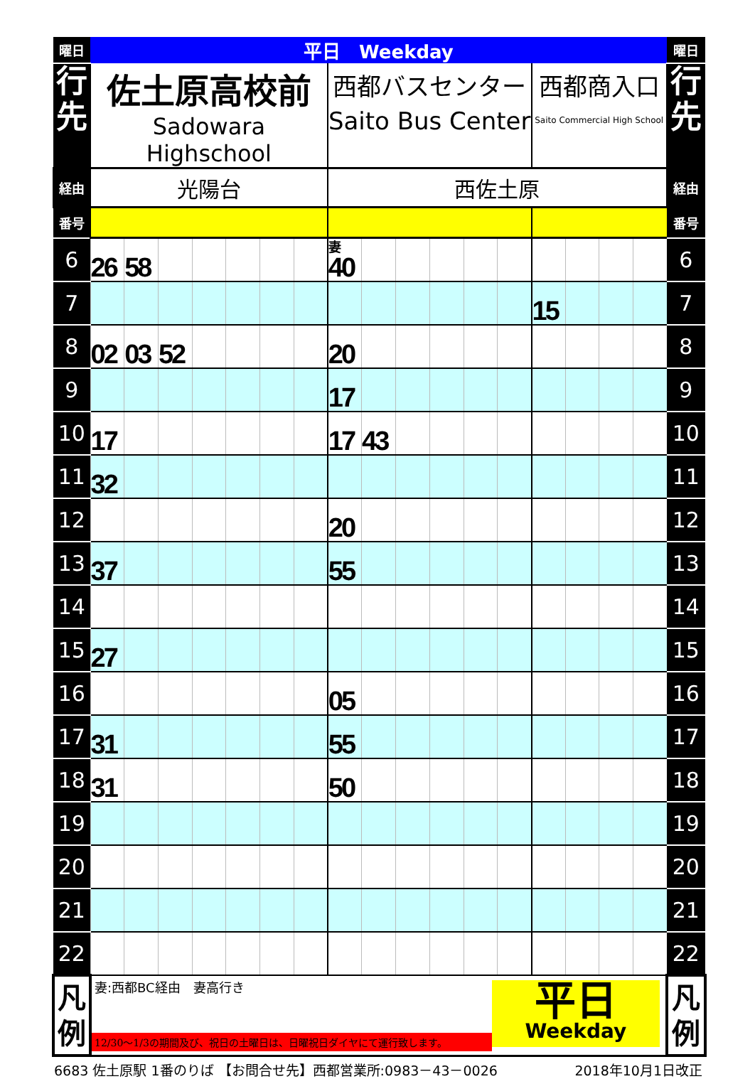| 曜日 | 平日 Weekday | | | | | | | | | | | | | | | | | 曜日 |
| 行 先 | 佐土原高校前 Sadowara Highschool | | | | | | | 西都バスセンター Saito Bus Center | | | | | | 西都商入口 Saito Commercial High School | | | | 行 先 |
| 経由 | 光陽台 | | | | | | | 西佐土原 | | | | | | | | | | 経由 |
| 番号 | | | | | | | | | | | | | | | | | | 番号 |
| 6 | 26 | 58 | | | | | | 妻 40 | | | | | | | | | | 6 |
| 7 | | | | | | | | | | | | | | 15 | | | | 7 |
| 8 | 02 | 03 | 52 | | | | | 20 | | | | | | | | | | 8 |
| 9 | | | | | | | | 17 | | | | | | | | | | 9 |
| 10 | 17 | | | | | | | 17 | 43 | | | | | | | | | 10 |
| 11 | 32 | | | | | | | | | | | | | | | | | 11 |
| 12 | | | | | | | | 20 | | | | | | | | | | 12 |
| 13 | 37 | | | | | | | 55 | | | | | | | | | | 13 |
| 14 | | | | | | | | | | | | | | | | | | 14 |
| 15 | 27 | | | | | | | | | | | | | | | | | 15 |
| 16 | | | | | | | | 05 | | | | | | | | | | 16 |
| 17 | 31 | | | | | | | 55 | | | | | | | | | | 17 |
| 18 | 31 | | | | | | | 50 | | | | | | | | | | 18 |
| 19 | | | | | | | | | | | | | | | | | | 19 |
| 20 | | | | | | | | | | | | | | | | | | 20 |
| 21 | | | | | | | | | | | | | | | | | | 21 |
| 22 | | | | | | | | | | | | | | | | | | 22 |
| 凡 例 | 妻:西都BC経由 妻高行き 12/30～1/3の期間及び、祝日の土曜日は、日曜祝日ダイヤにて運行致します。 平日 Weekday | | | | | | | | | | | | | | | | | 凡 例 |
6683 佐土原駅 1番のりば 【お問合せ先】西都営業所:0983－43－0026 2018年10月1日改正